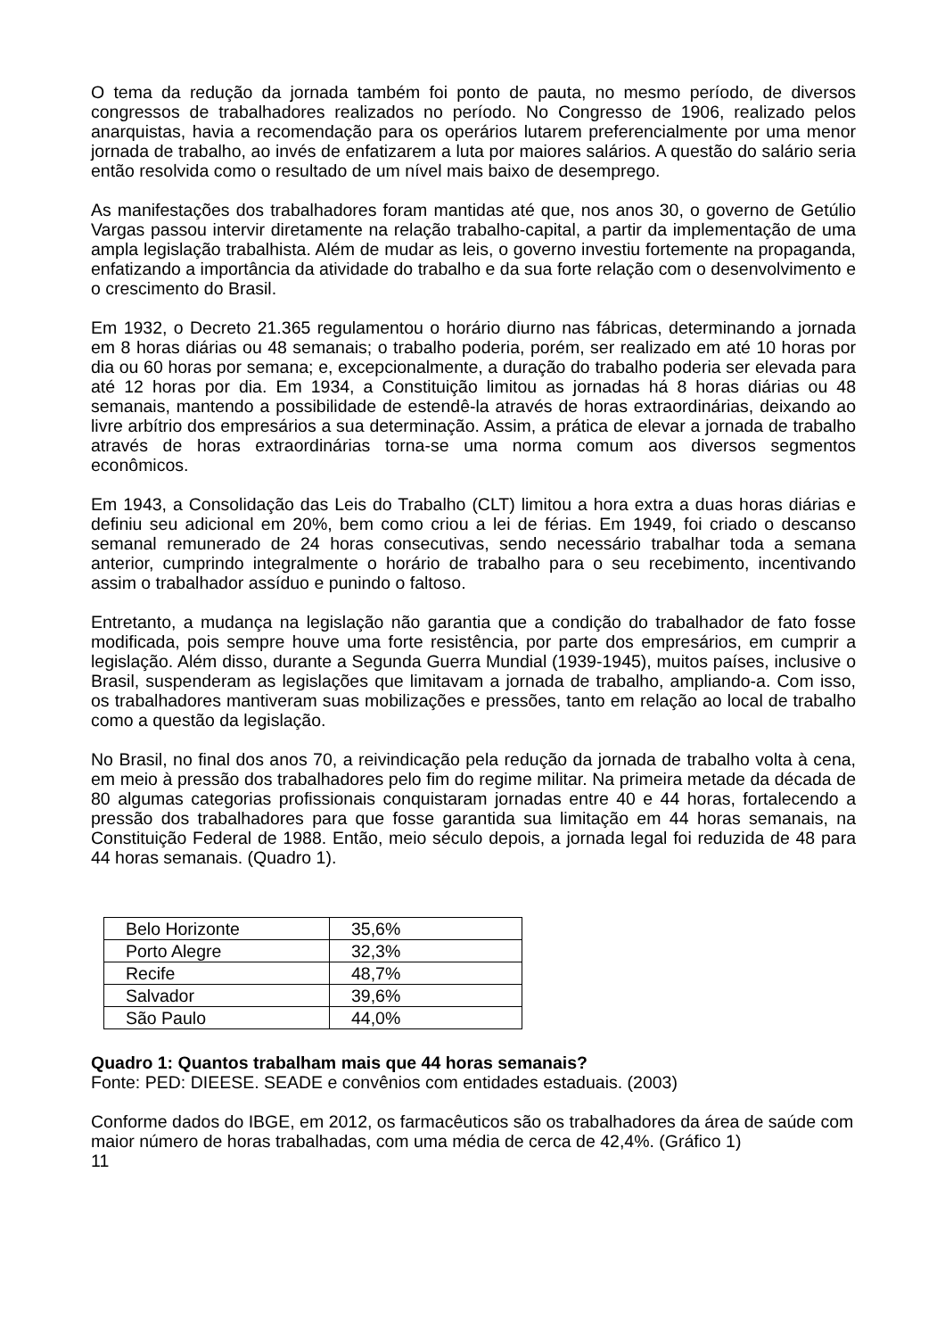O tema da redução da jornada também foi ponto de pauta, no mesmo período, de diversos congressos de trabalhadores realizados no período. No Congresso de 1906, realizado pelos anarquistas, havia a recomendação para os operários lutarem preferencialmente por uma menor jornada de trabalho, ao invés de enfatizarem a luta por maiores salários. A questão do salário seria então resolvida como o resultado de um nível mais baixo de desemprego.
As manifestações dos trabalhadores foram mantidas até que, nos anos 30, o governo de Getúlio Vargas passou intervir diretamente na relação trabalho-capital, a partir da implementação de uma ampla legislação trabalhista. Além de mudar as leis, o governo investiu fortemente na propaganda, enfatizando a importância da atividade do trabalho e da sua forte relação com o desenvolvimento e o crescimento do Brasil.
Em 1932, o Decreto 21.365 regulamentou o horário diurno nas fábricas, determinando a jornada em 8 horas diárias ou 48 semanais; o trabalho poderia, porém, ser realizado em até 10 horas por dia ou 60 horas por semana; e, excepcionalmente, a duração do trabalho poderia ser elevada para até 12 horas por dia. Em 1934, a Constituição limitou as jornadas há 8 horas diárias ou 48 semanais, mantendo a possibilidade de estendê-la através de horas extraordinárias, deixando ao livre arbítrio dos empresários a sua determinação. Assim, a prática de elevar a jornada de trabalho através de horas extraordinárias torna-se uma norma comum aos diversos segmentos econômicos.
Em 1943, a Consolidação das Leis do Trabalho (CLT) limitou a hora extra a duas horas diárias e definiu seu adicional em 20%, bem como criou a lei de férias. Em 1949, foi criado o descanso semanal remunerado de 24 horas consecutivas, sendo necessário trabalhar toda a semana anterior, cumprindo integralmente o horário de trabalho para o seu recebimento, incentivando assim o trabalhador assíduo e punindo o faltoso.
Entretanto, a mudança na legislação não garantia que a condição do trabalhador de fato fosse modificada, pois sempre houve uma forte resistência, por parte dos empresários, em cumprir a legislação. Além disso, durante a Segunda Guerra Mundial (1939-1945), muitos países, inclusive o Brasil, suspenderam as legislações que limitavam a jornada de trabalho, ampliando-a. Com isso, os trabalhadores mantiveram suas mobilizações e pressões, tanto em relação ao local de trabalho como a questão da legislação.
No Brasil, no final dos anos 70, a reivindicação pela redução da jornada de trabalho volta à cena, em meio à pressão dos trabalhadores pelo fim do regime militar. Na primeira metade da década de 80 algumas categorias profissionais conquistaram jornadas entre 40 e 44 horas, fortalecendo a pressão dos trabalhadores para que fosse garantida sua limitação em 44 horas semanais, na Constituição Federal de 1988. Então, meio século depois, a jornada legal foi reduzida de 48 para 44 horas semanais. (Quadro 1).
| Belo Horizonte | 35,6% |
| Porto Alegre | 32,3% |
| Recife | 48,7% |
| Salvador | 39,6% |
| São Paulo | 44,0% |
Quadro 1: Quantos trabalham mais que 44 horas semanais?
Fonte: PED: DIEESE. SEADE e convênios com entidades estaduais. (2003)
Conforme dados do IBGE, em 2012, os farmacêuticos são os trabalhadores da área de saúde com maior número de horas trabalhadas, com uma média de cerca de 42,4%. (Gráfico 1)
11